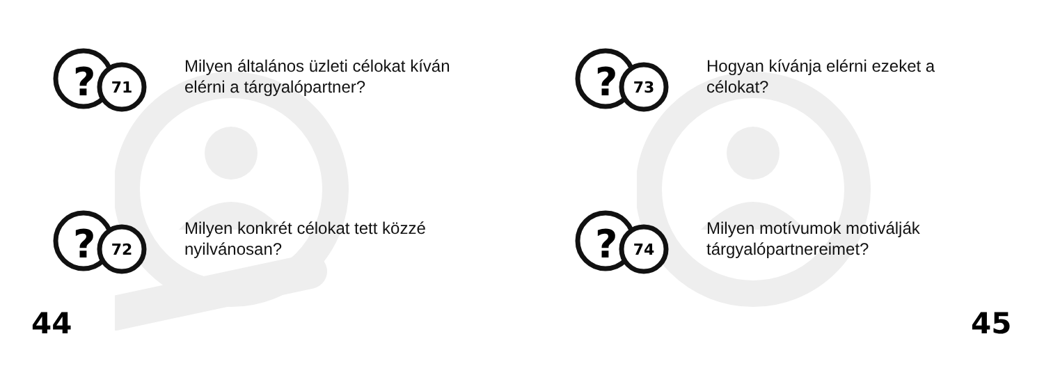?
71
Milyen általános üzleti célokat kíván elérni a tárgyalópartner?
?
72
Milyen konkrét célokat tett közzé nyilvánosan?
44
?
73
Hogyan kívánja elérni ezeket a célokat?
?
74
Milyen motívumok motiválják tárgyalópartnereimet?
45